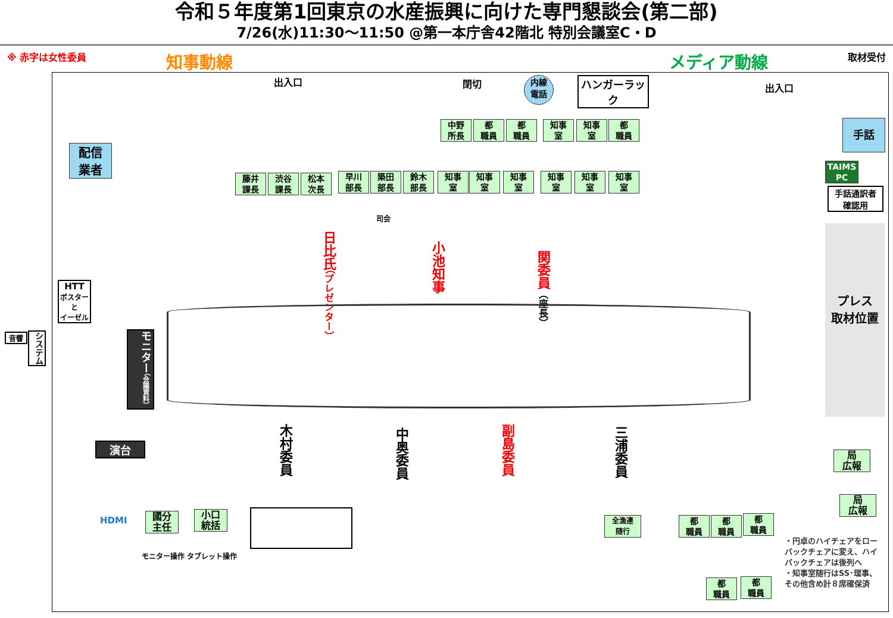令和５年度第1回東京の水産振興に向けた専門懇談会(第二部)
7/26(水)11:30～11:50 @第一本庁舎42階北 特別会議室C・D
※ 赤字は女性委員 知事動線 メディア動線 取材受付
出入口 閉切
内線
電話
ハンガーラック
出入口
手話
TAIMS PC
手話通訳者
確認用
配信
業者
中野
所長
都
職員
都
職員
知事
室
知事
室
都
職員
藤井
課長
渋谷
課長
松本
次長
早川
部長
築田
部長
鈴木
部長
知事
室
知事
室
知事
室
知事
室
知事
室
知事
室
司会
日比氏（プレゼンター）
小池知事
関委員（座長）
HTT
ポスター
と
イーゼル
音響
システム
モニター（会議資料）
木村委員
中奥委員
副島委員
三浦委員
演台
プレス
取材位置
局
広報
局
広報
HDMI
國分
主任
小口
統括
モニター操作 タブレット操作
全漁連
随行
都
職員
都
職員
都
職員
都
職員
都
職員
・円卓のハイチェアをローバックチェアに変え、ハイバックチェアは後列へ
・知事室随行はSS･理事、その他含め計８席確保済